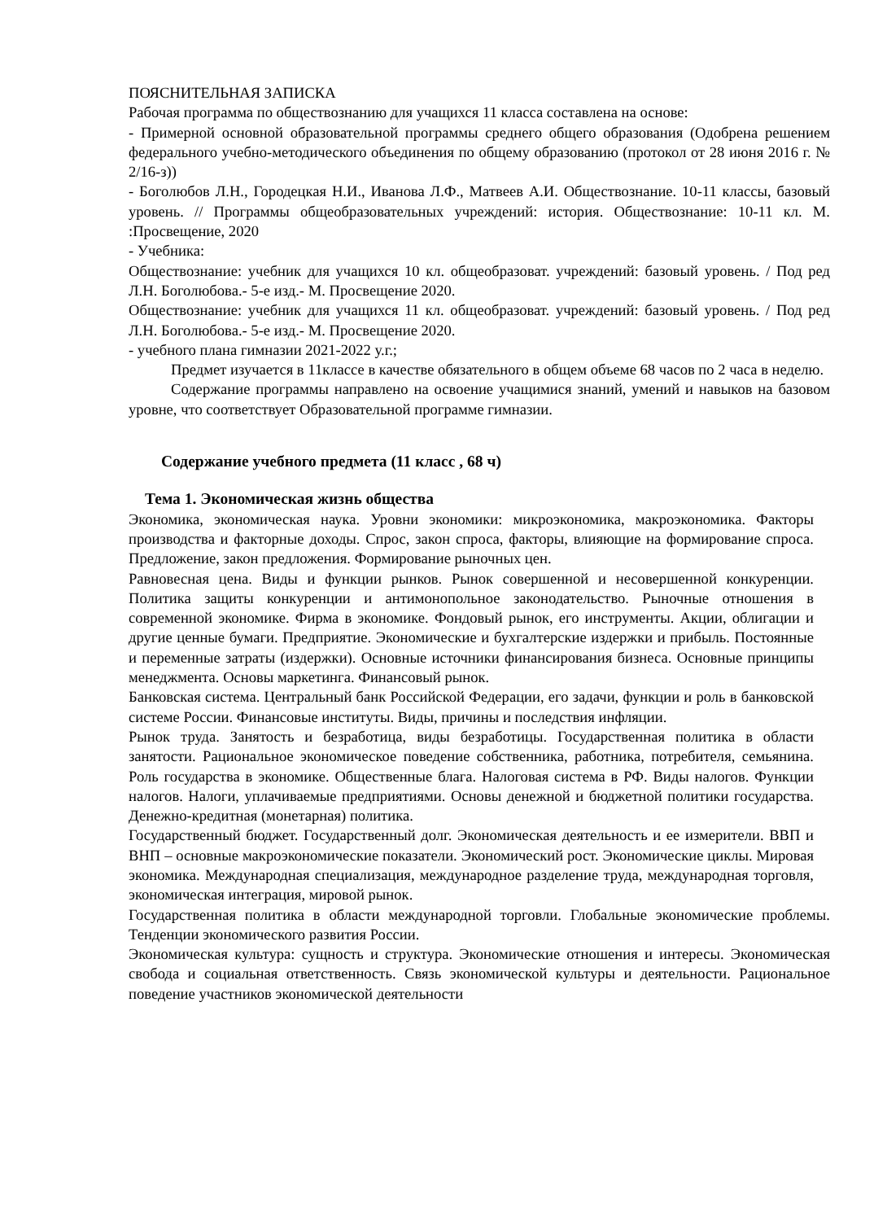ПОЯСНИТЕЛЬНАЯ ЗАПИСКА
Рабочая программа по обществознанию для учащихся 11 класса составлена на основе:
- Примерной основной образовательной программы среднего общего образования (Одобрена решением федерального учебно-методического объединения по общему образованию (протокол от 28 июня 2016 г. № 2/16-з))
- Боголюбов Л.Н., Городецкая Н.И., Иванова Л.Ф., Матвеев А.И. Обществознание. 10-11 классы, базовый уровень. // Программы общеобразовательных учреждений: история. Обществознание: 10-11 кл. М. :Просвещение, 2020
- Учебника:
Обществознание: учебник для учащихся 10 кл. общеобразоват. учреждений: базовый уровень. / Под ред Л.Н. Боголюбова.- 5-е изд.- М. Просвещение 2020.
Обществознание: учебник для учащихся 11 кл. общеобразоват. учреждений: базовый уровень. / Под ред Л.Н. Боголюбова.- 5-е изд.- М. Просвещение 2020.
- учебного плана гимназии 2021-2022 у.г.;
Предмет изучается в 11классе в качестве обязательного в общем объеме 68 часов по 2 часа в неделю.
Содержание программы направлено на освоение учащимися знаний, умений и навыков на базовом уровне, что соответствует Образовательной программе гимназии.
Содержание учебного предмета (11 класс , 68 ч)
Тема 1. Экономическая жизнь общества
Экономика, экономическая наука. Уровни экономики: микроэкономика, макроэкономика. Факторы производства и факторные доходы. Спрос, закон спроса, факторы, влияющие на формирование спроса. Предложение, закон предложения. Формирование рыночных цен.
Равновесная цена. Виды и функции рынков. Рынок совершенной и несовершенной конкуренции. Политика защиты конкуренции и антимонопольное законодательство. Рыночные отношения в современной экономике. Фирма в экономике. Фондовый рынок, его инструменты. Акции, облигации и другие ценные бумаги. Предприятие. Экономические и бухгалтерские издержки и прибыль. Постоянные и переменные затраты (издержки). Основные источники финансирования бизнеса. Основные принципы менеджмента. Основы маркетинга. Финансовый рынок.
Банковская система. Центральный банк Российской Федерации, его задачи, функции и роль в банковской системе России. Финансовые институты. Виды, причины и последствия инфляции.
Рынок труда. Занятость и безработица, виды безработицы. Государственная политика в области занятости. Рациональное экономическое поведение собственника, работника, потребителя, семьянина. Роль государства в экономике. Общественные блага. Налоговая система в РФ. Виды налогов. Функции налогов. Налоги, уплачиваемые предприятиями. Основы денежной и бюджетной политики государства. Денежно-кредитная (монетарная) политика.
Государственный бюджет. Государственный долг. Экономическая деятельность и ее измерители. ВВП и ВНП – основные макроэкономические показатели. Экономический рост. Экономические циклы. Мировая экономика. Международная специализация, международное разделение труда, международная торговля, экономическая интеграция, мировой рынок.
Государственная политика в области международной торговли. Глобальные экономические проблемы. Тенденции экономического развития России.
Экономическая культура: сущность и структура. Экономические отношения и интересы. Экономическая свобода и социальная ответственность. Связь экономической культуры и деятельности. Рациональное поведение участников экономической деятельности